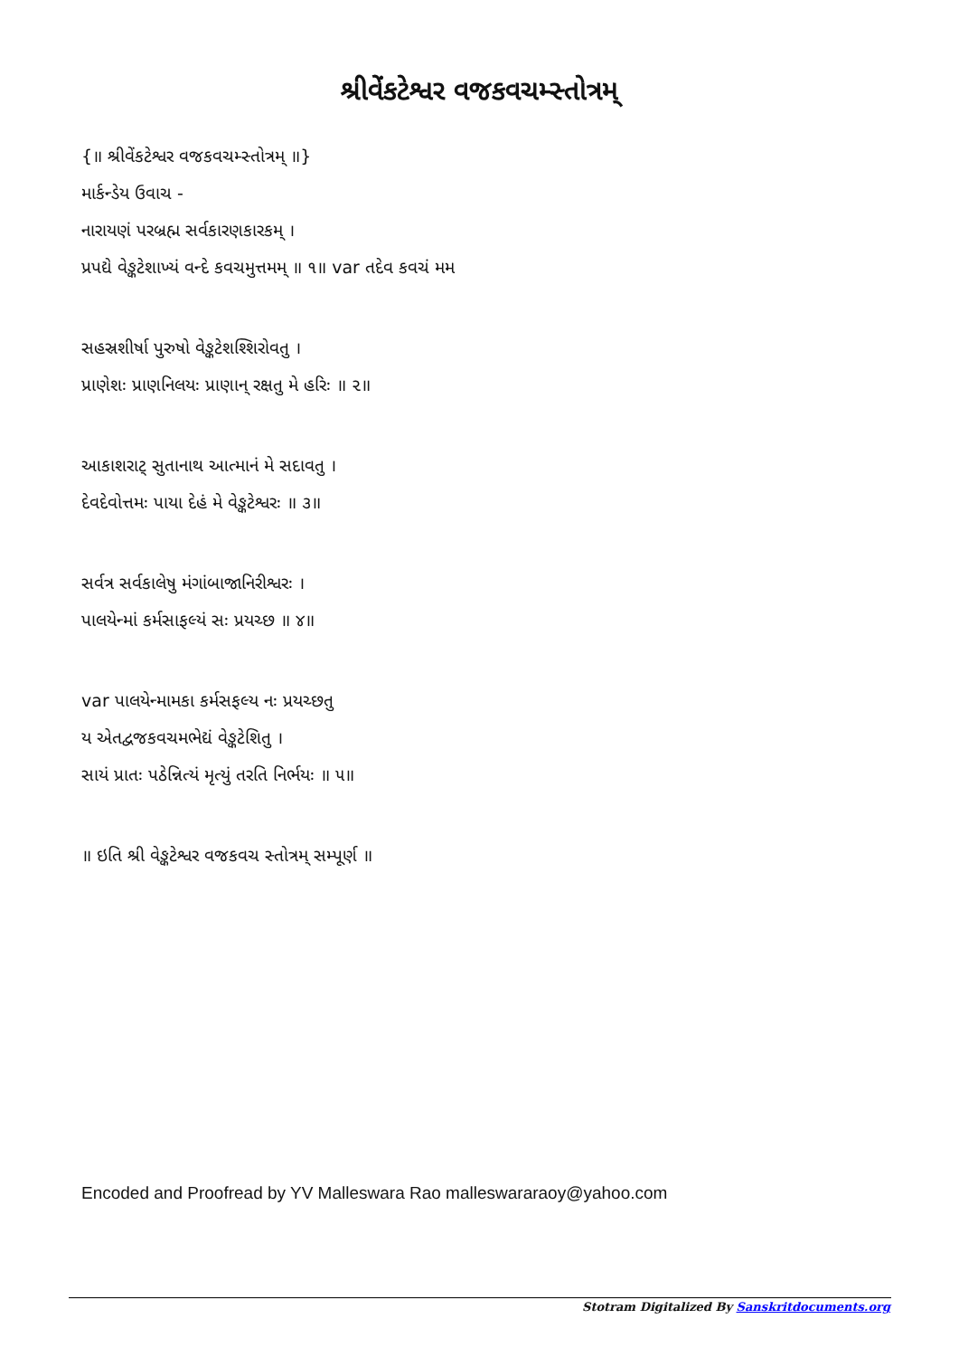શ્રીવેંકટેશ્વર વજકવચમ્સ્તોત્રમ્
{॥ શ્રીવેંકટેશ્વર વજકવચમ્સ્તોત્રમ્ ॥}
માર્કન્ડેય ઉવાચ -
નારાયણં પરબ્રહ્મ સર્વકારણકારકમ્ ।
પ્રપદ્યે વેઙ્કટેશાખ્યં વન્દે કવચમુત્તમમ્ ॥ ૧॥ var તદેવ કવચં મમ
સહસ્રશીર્ષા પુરુષો વેઙ્કટેશશ્શિરોવતુ ।
પ્રાણેશઃ પ્રાણનિલયઃ પ્રાણાન્ રક્ષતુ મે હરિઃ ॥ ૨॥
આકાશરાટ્ સુતાનાથ આત્માનં મે સદાવતુ ।
દેવદેવોત્તમઃ પાયા દેહં મે વેઙ્કટેશ્વરઃ ॥ ૩॥
સર્વત્ર સર્વકાલેષુ મંગાંબાજાનિરીશ્વરઃ ।
પાલયેન્માં કર્મસાફલ્યં સઃ પ્રયચ્છ ॥ ૪॥
var પાલયેન્મામકા કર્મસફલ્ય નઃ પ્રયચ્છતુ
ય એતદ્વજકવચમભેદ્યં વેઙ્કટેશિતુ ।
સાયં પ્રાતઃ પઠેન્નિત્યં મૃત્યું તરતિ નિર્ભયઃ ॥ ૫॥
॥ ઇતિ શ્રી વેઙ્કટેશ્વર વજકવચ સ્તોત્રમ્ સમ્પૂર્ણ ॥
Encoded and Proofread by YV Malleswara Rao malleswararaoy@yahoo.com
Stotram Digitalized By Sanskritdocuments.org